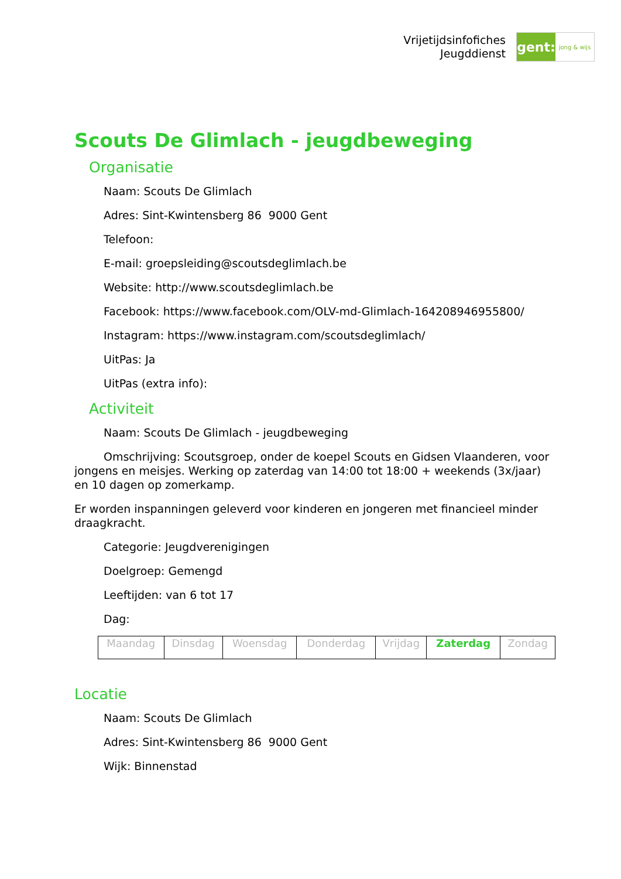Vrijetijdsinfofiches
Jeugddienst
gent:
jong & wijs
Scouts De Glimlach - jeugdbeweging
Organisatie
Naam: Scouts De Glimlach
Adres: Sint-Kwintensberg 86 9000 Gent
Telefoon:
E-mail: groepsleiding@scoutsdeglimlach.be
Website: http://www.scoutsdeglimlach.be
Facebook: https://www.facebook.com/OLV-md-Glimlach-164208946955800/
Instagram: https://www.instagram.com/scoutsdeglimlach/
UitPas: Ja
UitPas (extra info):
Activiteit
Naam: Scouts De Glimlach - jeugdbeweging
Omschrijving: Scoutsgroep, onder de koepel Scouts en Gidsen Vlaanderen, voor jongens en meisjes. Werking op zaterdag van 14:00 tot 18:00 + weekends (3x/jaar) en 10 dagen op zomerkamp.
Er worden inspanningen geleverd voor kinderen en jongeren met financieel minder draagkracht.
Categorie: Jeugdverenigingen
Doelgroep: Gemengd
Leeftijden: van 6 tot 17
Dag:
| Maandag | Dinsdag | Woensdag | Donderdag | Vrijdag | Zaterdag | Zondag |
Locatie
Naam: Scouts De Glimlach
Adres: Sint-Kwintensberg 86 9000 Gent
Wijk: Binnenstad